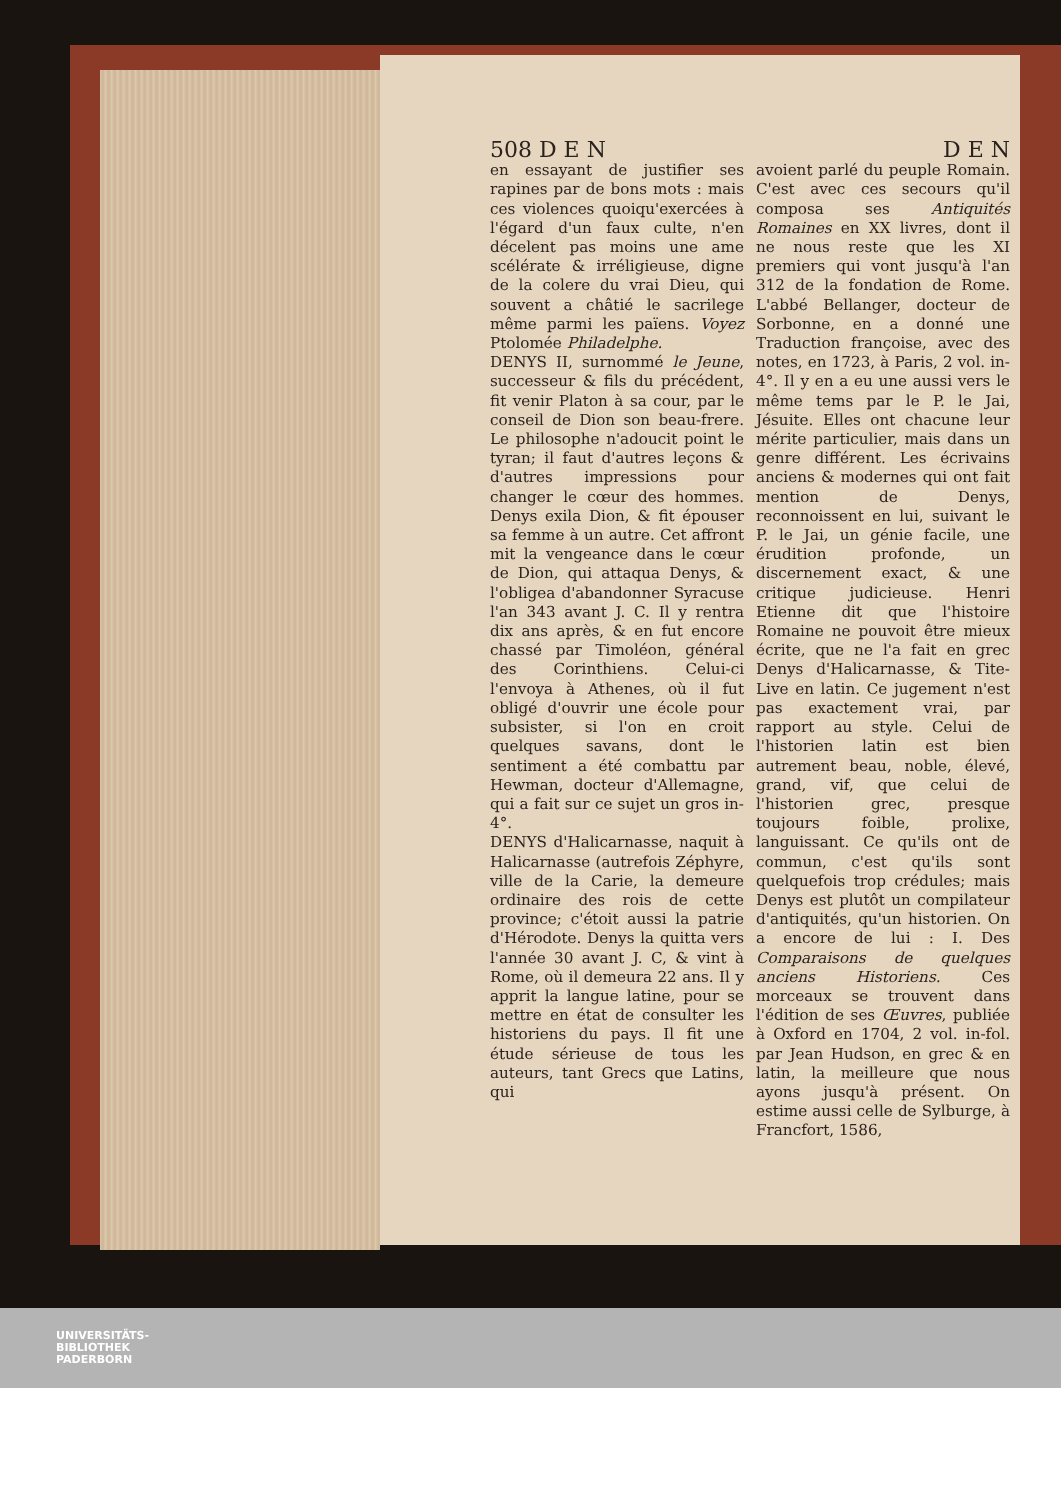508 D E N D E N
en essayant de justifier ses rapines par de bons mots : mais ces violences quoiqu'exercées à l'égard d'un faux culte, n'en décelent pas moins une ame scélérate & irréligieuse, digne de la colere du vrai Dieu, qui souvent a châtié le sacrilege même parmi les païens. Voyez Ptolomée Philadelphe.
DENYS II, surnommé le Jeune, successeur & fils du précédent, fit venir Platon à sa cour, par le conseil de Dion son beau-frere. Le philosophe n'adoucit point le tyran; il faut d'autres leçons & d'autres impressions pour changer le cœur des hommes. Denys exila Dion, & fit épouser sa femme à un autre. Cet affront mit la vengeance dans le cœur de Dion, qui attaqua Denys, & l'obligea d'abandonner Syracuse l'an 343 avant J. C. Il y rentra dix ans après, & en fut encore chassé par Timoléon, général des Corinthiens. Celui-ci l'envoya à Athenes, où il fut obligé d'ouvrir une école pour subsister, si l'on en croit quelques savans, dont le sentiment a été combattu par Hewman, docteur d'Allemagne, qui a fait sur ce sujet un gros in-4°.
DENYS d'Halicarnasse, naquit à Halicarnasse (autrefois Zéphyre, ville de la Carie, la demeure ordinaire des rois de cette province; c'étoit aussi la patrie d'Hérodote. Denys la quitta vers l'année 30 avant J. C, & vint à Rome, où il demeura 22 ans. Il y apprit la langue latine, pour se mettre en état de consulter les historiens du pays. Il fit une étude sérieuse de tous les auteurs, tant Grecs que Latins, qui
avoient parlé du peuple Romain. C'est avec ces secours qu'il composa ses Antiquités Romaines en XX livres, dont il ne nous reste que les XI premiers qui vont jusqu'à l'an 312 de la fondation de Rome. L'abbé Bellanger, docteur de Sorbonne, en a donné une Traduction françoise, avec des notes, en 1723, à Paris, 2 vol. in-4°. Il y en a eu une aussi vers le même tems par le P. le Jai, Jésuite. Elles ont chacune leur mérite particulier, mais dans un genre différent. Les écrivains anciens & modernes qui ont fait mention de Denys, reconnoissent en lui, suivant le P. le Jai, un génie facile, une érudition profonde, un discernement exact, & une critique judicieuse. Henri Etienne dit que l'histoire Romaine ne pouvoit être mieux écrite, que ne l'a fait en grec Denys d'Halicarnasse, & Tite-Live en latin. Ce jugement n'est pas exactement vrai, par rapport au style. Celui de l'historien latin est bien autrement beau, noble, élevé, grand, vif, que celui de l'historien grec, presque toujours foible, prolixe, languissant. Ce qu'ils ont de commun, c'est qu'ils sont quelquefois trop crédules; mais Denys est plutôt un compilateur d'antiquités, qu'un historien. On a encore de lui : I. Des Comparaisons de quelques anciens Historiens. Ces morceaux se trouvent dans l'édition de ses Œuvres, publiée à Oxford en 1704, 2 vol. in-fol. par Jean Hudson, en grec & en latin, la meilleure que nous ayons jusqu'à présent. On estime aussi celle de Sylburge, à Francfort, 1586,
UNIVERSITÄTS-
BIBLIOTHEK
PADERBORN